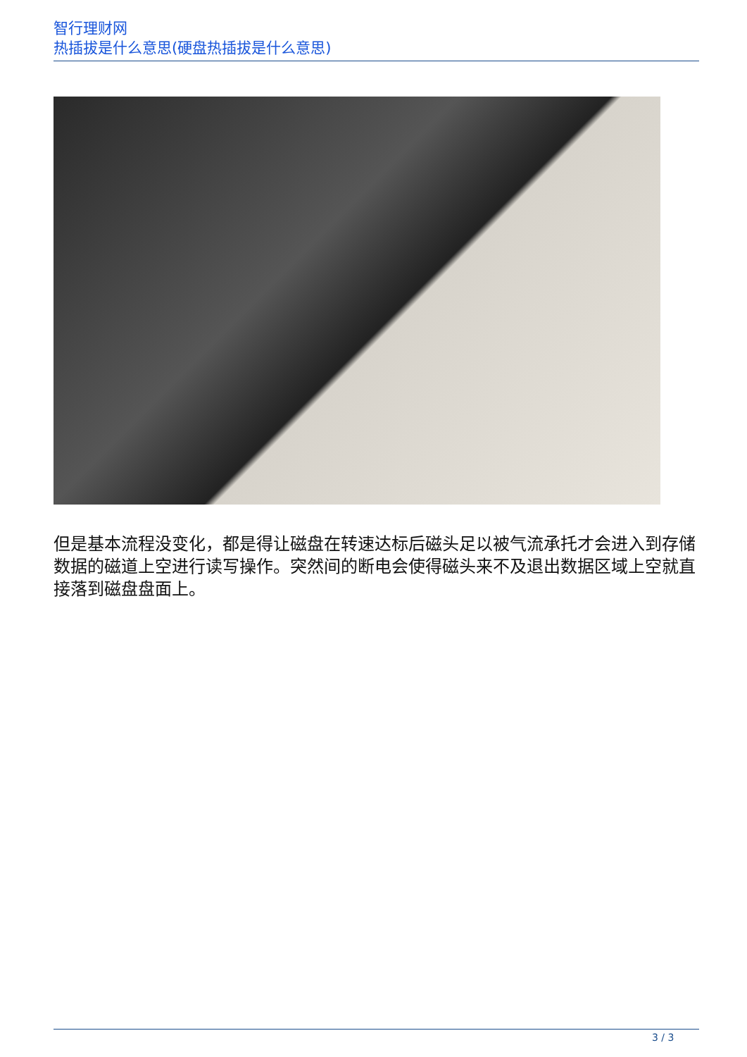智行理财网
热插拔是什么意思(硬盘热插拔是什么意思)
但是基本流程没变化，都是得让磁盘在转速达标后磁头足以被气流承托才会进入到存储数据的磁道上空进行读写操作。突然间的断电会使得磁头来不及退出数据区域上空就直接落到磁盘盘面上。
3 / 3